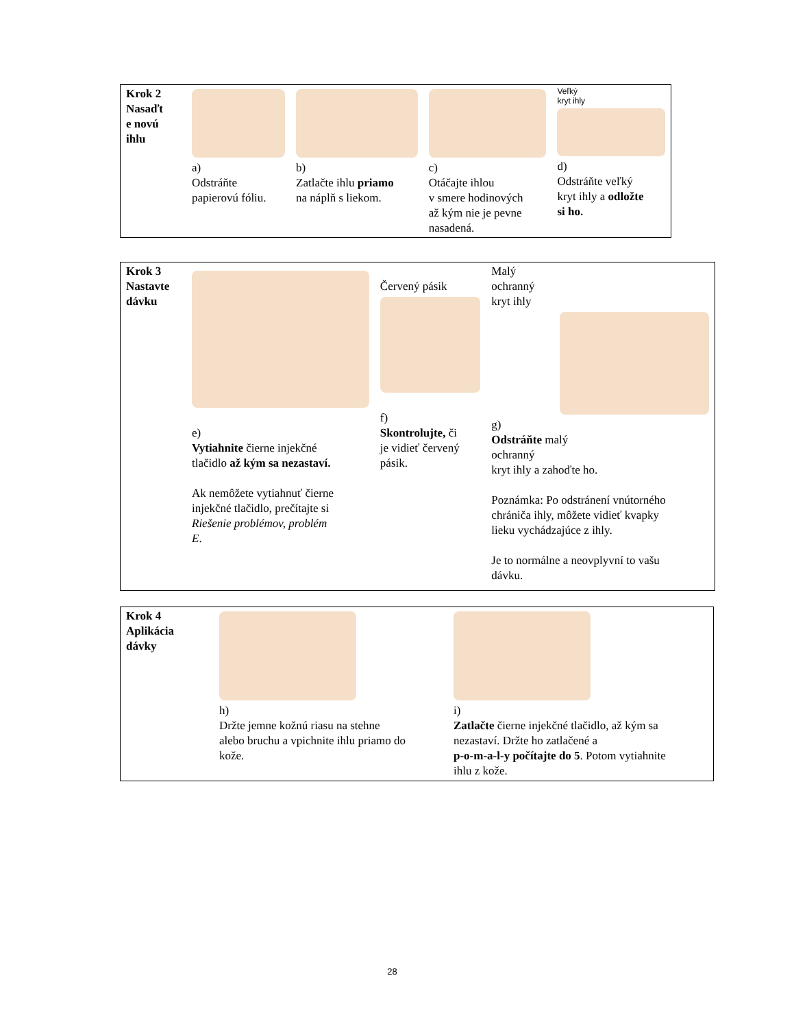| Krok 2 Nasaďt e novú ihlu | a) Odstráňte papierovú fóliu. | b) Zatlačte ihlu priamo na náplň s liekom. | c) Otáčajte ihlou v smere hodinových až kým nie je pevne nasadená. | Veľký kryt ihly d) Odstráňte veľký kryt ihly a odložte si ho. |
| Krok 3 Nastavte dávku | e) Vytiahnite čierne injekčné tlačidlo až kým sa nezastaví. Ak nemôžete vytiahnuť čierne injekčné tlačidlo, prečítajte si Riešenie problémov, problém E . | Červený pásik f) Skontrolujte, či je vidieť červený pásik. | Malý ochranný kryt ihly g) Odstráňte malý ochranný kryt ihly a zahoďte ho. Poznámka: Po odstránení vnútorného chrániča ihly, môžete vidieť kvapky lieku vychádzajúce z ihly. Je to normálne a neovplyvní to vašu dávku. |
| Krok 4 Aplikácia dávky | h) Držte jemne kožnú riasu na stehne alebo bruchu a vpichnite ihlu priamo do kože. | i) Zatlačte čierne injekčné tlačidlo, až kým sa nezastaví. Držte ho zatlačené a p-o-m-a-l-y počítajte do 5 . Potom vytiahnite ihlu z kože. |
28